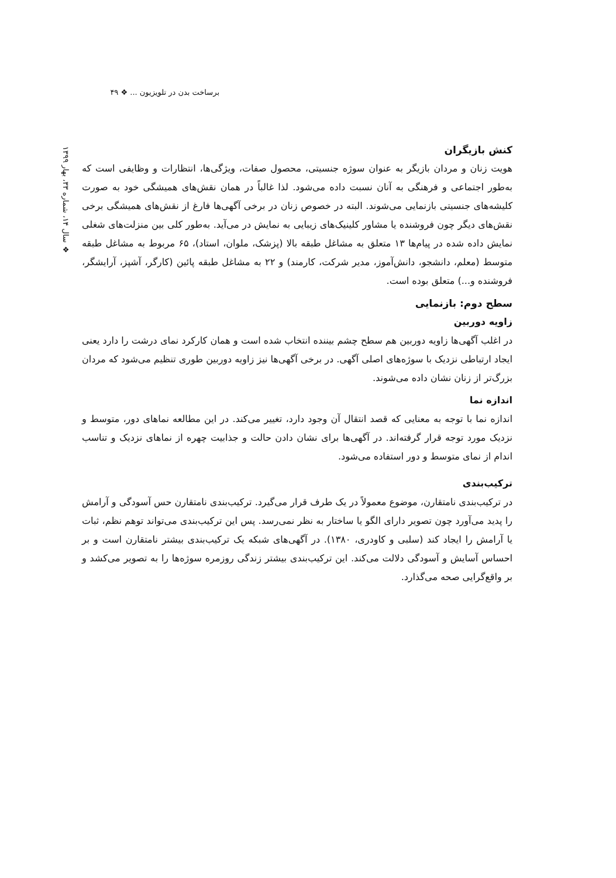برساخت بدن در تلویزیون ... ❖ ۴۹
❖ سال ۱۴، شماره ۳۳، بهار ۱۳۹۹
کنش بازیگران
هویت زنان و مردان بازیگر به عنوان سوژه جنسیتی، محصول صفات، ویژگی‌ها، انتظارات و وظایفی است که به‌طور اجتماعی و فرهنگی به آنان نسبت داده می‌شود. لذا غالباً در همان نقش‌های همیشگی خود به صورت کلیشه‌های جنسیتی بازنمایی می‌شوند. البته در خصوص زنان در برخی آگهی‌ها فارغ از نقش‌های همیشگی برخی نقش‌های دیگر چون فروشنده یا مشاور کلینیک‌های زیبایی به نمایش در می‌آید. به‌طور کلی بین منزلت‌های شغلی نمایش داده شده در پیام‌ها ۱۳ متعلق به مشاغل طبقه بالا (پزشک، ملوان، استاد)، ۶۵ مربوط به مشاغل طبقه متوسط (معلم، دانشجو، دانش‌آموز، مدیر شرکت، کارمند) و ۲۲ به مشاغل طبقه پائین (کارگر، آشپز، آرایشگر، فروشنده و...) متعلق بوده است.
سطح دوم: بازنمایی
زاویه دوربین
در اغلب آگهی‌ها زاویه دوربین هم سطح چشم بیننده انتخاب شده است و همان کارکرد نمای درشت را دارد یعنی ایجاد ارتباطی نزدیک با سوژه‌های اصلی آگهی. در برخی آگهی‌ها نیز زاویه دوربین طوری تنظیم می‌شود که مردان بزرگ‌تر از زنان نشان داده می‌شوند.
اندازه نما
اندازه نما با توجه به معنایی که قصد انتقال آن وجود دارد، تغییر می‌کند. در این مطالعه نماهای دور، متوسط و نزدیک مورد توجه قرار گرفته‌اند. در آگهی‌ها برای نشان دادن حالت و جذابیت چهره از نماهای نزدیک و تناسب اندام از نمای متوسط و دور استفاده می‌شود.
ترکیب‌بندی
در ترکیب‌بندی نامتقارن، موضوع معمولاً در یک طرف قرار می‌گیرد. ترکیب‌بندی نامتقارن حس آسودگی و آرامش را پدید می‌آورد چون تصویر دارای الگو یا ساختار به نظر نمی‌رسد. پس این ترکیب‌بندی می‌تواند توهم نظم، ثبات یا آرامش را ایجاد کند (سلبی و کاودری، ۱۳۸۰). در آگهی‌های شبکه یک ترکیب‌بندی بیشتر نامتقارن است و بر احساس آسایش و آسودگی دلالت می‌کند. این ترکیب‌بندی بیشتر زندگی روزمره سوژه‌ها را به تصویر می‌کشد و بر واقع‌گرایی صحه می‌گذارد.